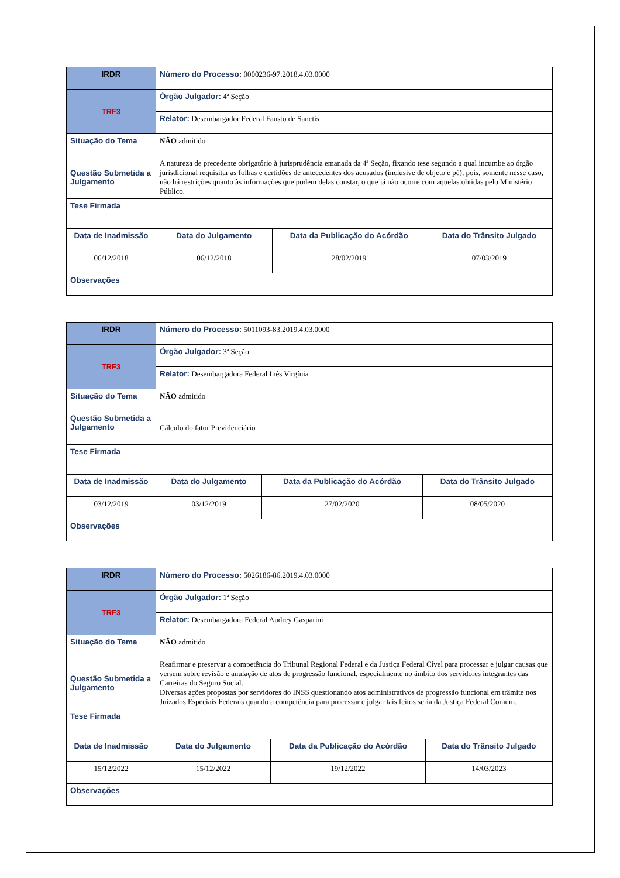| IRDR | Número do Processo: 0000236-97.2018.4.03.0000 | | | |
| TRF3 | Órgão Julgador: 4ª Seção | | | |
| | Relator: Desembargador Federal Fausto de Sanctis | | | |
| Situação do Tema | NÃO admitido | | | |
| Questão Submetida a Julgamento | A natureza de precedente obrigatório à jurisprudência emanada da 4ª Seção, fixando tese segundo a qual incumbe ao órgão jurisdicional requisitar as folhas e certidões de antecedentes dos acusados (inclusive de objeto e pé), pois, somente nesse caso, não há restrições quanto às informações que podem delas constar, o que já não ocorre com aquelas obtidas pelo Ministério Público. | | | |
| Tese Firmada | | | | |
| Data de Inadmissão | | Data do Julgamento | Data da Publicação do Acórdão | Data do Trânsito Julgado |
| 06/12/2018 | | 06/12/2018 | 28/02/2019 | 07/03/2019 |
| Observações | | | | |
| IRDR | Número do Processo: 5011093-83.2019.4.03.0000 | | | |
| TRF3 | Órgão Julgador: 3ª Seção | | | |
| | Relator: Desembargadora Federal Inês Virgínia | | | |
| Situação do Tema | NÃO admitido | | | |
| Questão Submetida a Julgamento | Cálculo do fator Previdenciário | | | |
| Tese Firmada | | | | |
| Data de Inadmissão | | Data do Julgamento | Data da Publicação do Acórdão | Data do Trânsito Julgado |
| 03/12/2019 | | 03/12/2019 | 27/02/2020 | 08/05/2020 |
| Observações | | | | |
| IRDR | Número do Processo: 5026186-86.2019.4.03.0000 | | | |
| TRF3 | Órgão Julgador: 1ª Seção | | | |
| | Relator: Desembargadora Federal Audrey Gasparini | | | |
| Situação do Tema | NÃO admitido | | | |
| Questão Submetida a Julgamento | Reafirmar e preservar a competência do Tribunal Regional Federal e da Justiça Federal Cível para processar e julgar causas que versem sobre revisão e anulação de atos de progressão funcional, especialmente no âmbito dos servidores integrantes das Carreiras do Seguro Social. Diversas ações propostas por servidores do INSS questionando atos administrativos de progressão funcional em trâmite nos Juizados Especiais Federais quando a competência para processar e julgar tais feitos seria da Justiça Federal Comum. | | | |
| Tese Firmada | | | | |
| Data de Inadmissão | | Data do Julgamento | Data da Publicação do Acórdão | Data do Trânsito Julgado |
| 15/12/2022 | | 15/12/2022 | 19/12/2022 | 14/03/2023 |
| Observações | | | | |